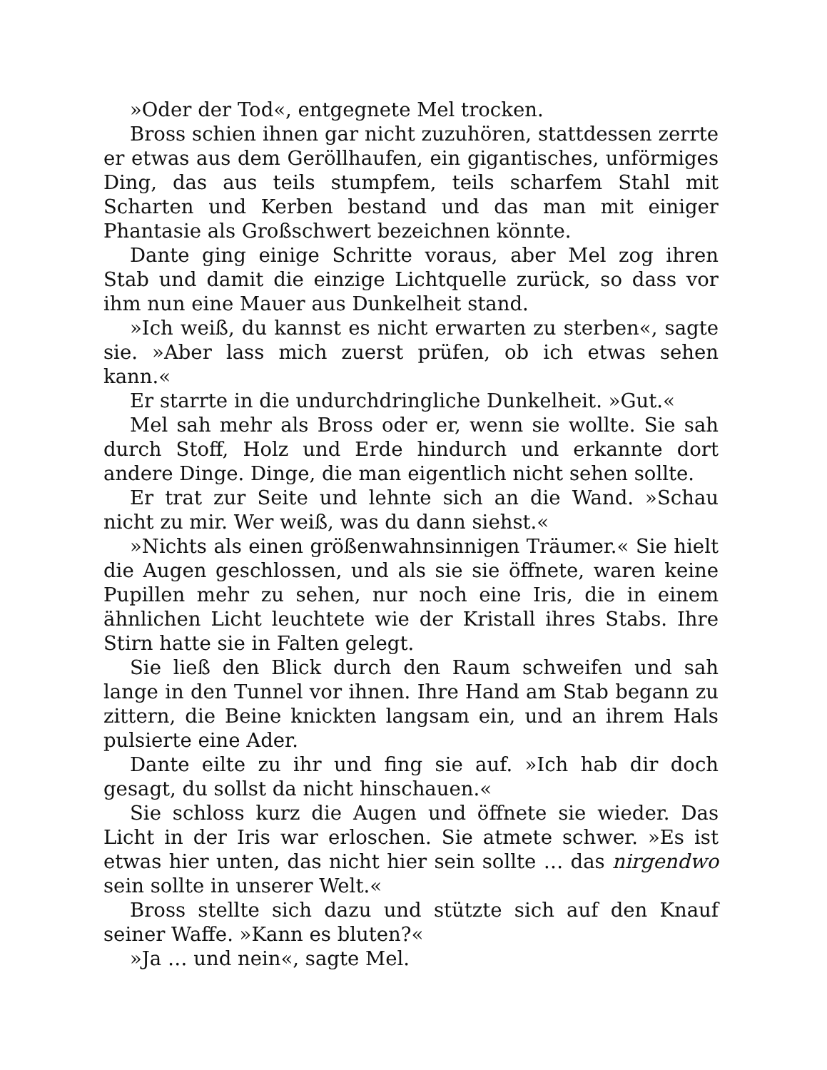»Oder der Tod«, entgegnete Mel trocken.
Bross schien ihnen gar nicht zuzuhören, stattdessen zerrte er etwas aus dem Geröllhaufen, ein gigantisches, unförmiges Ding, das aus teils stumpfem, teils scharfem Stahl mit Scharten und Kerben bestand und das man mit einiger Phantasie als Großschwert bezeichnen könnte.
Dante ging einige Schritte voraus, aber Mel zog ihren Stab und damit die einzige Lichtquelle zurück, so dass vor ihm nun eine Mauer aus Dunkelheit stand.
»Ich weiß, du kannst es nicht erwarten zu sterben«, sagte sie. »Aber lass mich zuerst prüfen, ob ich etwas sehen kann.«
Er starrte in die undurchdringliche Dunkelheit. »Gut.«
Mel sah mehr als Bross oder er, wenn sie wollte. Sie sah durch Stoff, Holz und Erde hindurch und erkannte dort andere Dinge. Dinge, die man eigentlich nicht sehen sollte.
Er trat zur Seite und lehnte sich an die Wand. »Schau nicht zu mir. Wer weiß, was du dann siehst.«
»Nichts als einen größenwahnsinnigen Träumer.« Sie hielt die Augen geschlossen, und als sie sie öffnete, waren keine Pupillen mehr zu sehen, nur noch eine Iris, die in einem ähnlichen Licht leuchtete wie der Kristall ihres Stabs. Ihre Stirn hatte sie in Falten gelegt.
Sie ließ den Blick durch den Raum schweifen und sah lange in den Tunnel vor ihnen. Ihre Hand am Stab begann zu zittern, die Beine knickten langsam ein, und an ihrem Hals pulsierte eine Ader.
Dante eilte zu ihr und fing sie auf. »Ich hab dir doch gesagt, du sollst da nicht hinschauen.«
Sie schloss kurz die Augen und öffnete sie wieder. Das Licht in der Iris war erloschen. Sie atmete schwer. »Es ist etwas hier unten, das nicht hier sein sollte … das nirgendwo sein sollte in unserer Welt.«
Bross stellte sich dazu und stützte sich auf den Knauf seiner Waffe. »Kann es bluten?«
»Ja … und nein«, sagte Mel.